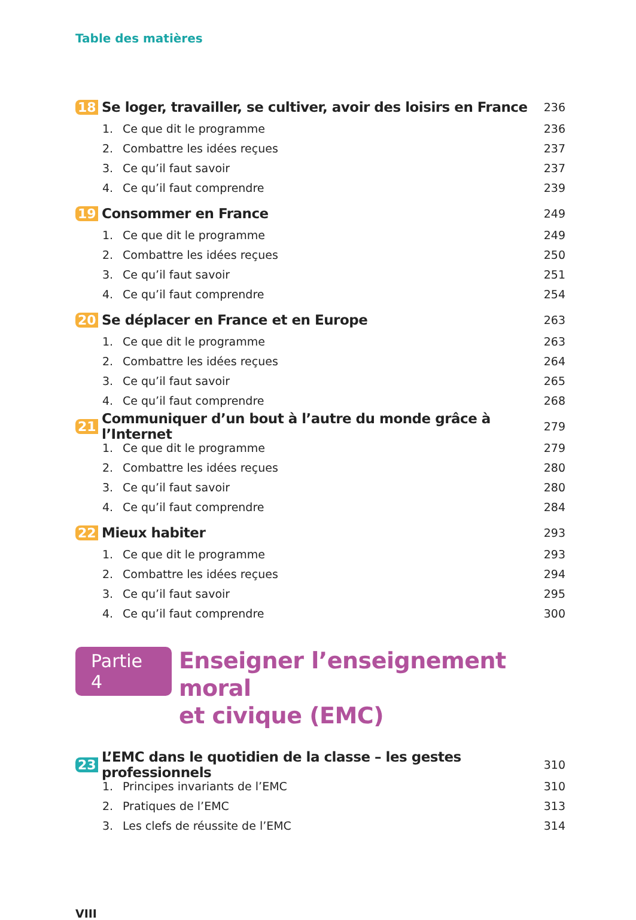Table des matières
18 Se loger, travailler, se cultiver, avoir des loisirs en France 236
1. Ce que dit le programme 236
2. Combattre les idées reçues 237
3. Ce qu’il faut savoir 237
4. Ce qu’il faut comprendre 239
19 Consommer en France 249
1. Ce que dit le programme 249
2. Combattre les idées reçues 250
3. Ce qu’il faut savoir 251
4. Ce qu’il faut comprendre 254
20 Se déplacer en France et en Europe 263
1. Ce que dit le programme 263
2. Combattre les idées reçues 264
3. Ce qu’il faut savoir 265
4. Ce qu’il faut comprendre 268
21 Communiquer d’un bout à l’autre du monde grâce à l’Internet 279
1. Ce que dit le programme 279
2. Combattre les idées reçues 280
3. Ce qu’il faut savoir 280
4. Ce qu’il faut comprendre 284
22 Mieux habiter 293
1. Ce que dit le programme 293
2. Combattre les idées reçues 294
3. Ce qu’il faut savoir 295
4. Ce qu’il faut comprendre 300
Partie 4 Enseigner l’enseignement moral
et civique (EMC)
23 L’EMC dans le quotidien de la classe – les gestes professionnels 310
1. Principes invariants de l’EMC 310
2. Pratiques de l’EMC 313
3. Les clefs de réussite de l’EMC 314
VIII